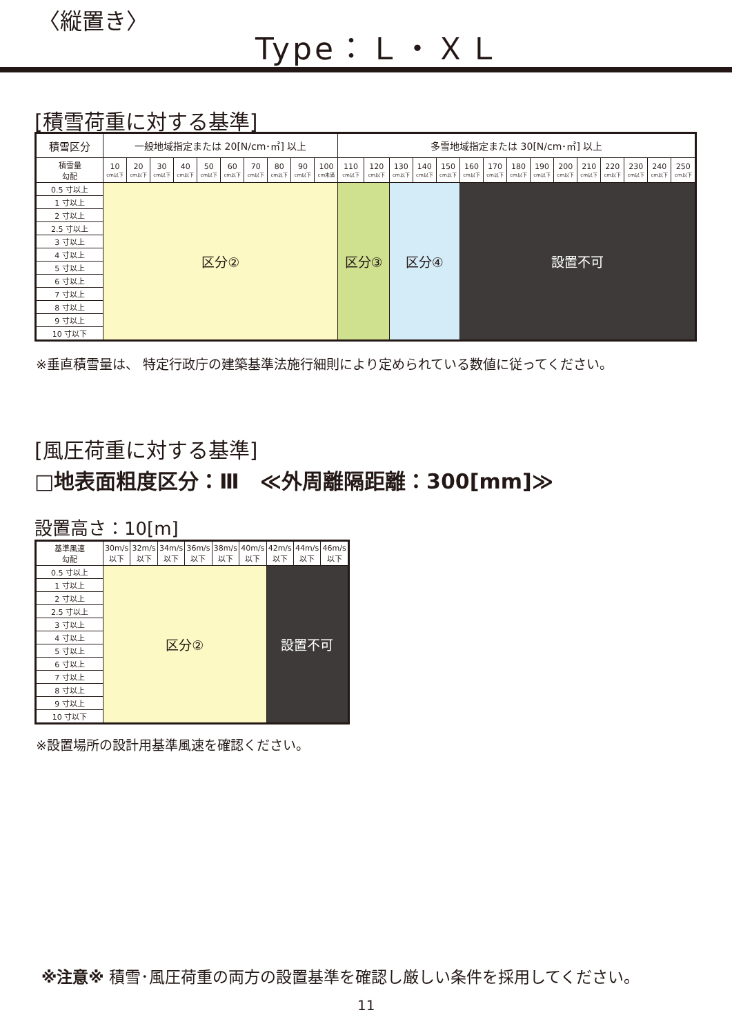〈縦置き〉
Type：Ｌ・ＸＬ
[積雪荷重に対する基準]
| 積雪区分 | 一般地域指定または 20[N/cm･㎡] 以上 | | | | | | | | | | 多雪地域指定または 30[N/cm･㎡] 以上 | | | | | | | | | | | | | | |
| --- | --- | --- | --- | --- | --- | --- | --- | --- | --- | --- | --- | --- | --- | --- | --- | --- | --- | --- | --- | --- | --- | --- | --- | --- | --- |
| 積雪量 勾配 | 10 cm以下 | 20 cm以下 | 30 cm以下 | 40 cm以下 | 50 cm以下 | 60 cm以下 | 70 cm以下 | 80 cm以下 | 90 cm以下 | 100 cm未満 | 110 cm以下 | 120 cm以下 | 130 cm以下 | 140 cm以下 | 150 cm以下 | 160 cm以下 | 170 cm以下 | 180 cm以下 | 190 cm以下 | 200 cm以下 | 210 cm以下 | 220 cm以下 | 230 cm以下 | 240 cm以下 | 250 cm以下 |
| 0.5 寸以上 | 区分② | | | | | | | | | | 区分③ | | 区分④ | | | 設置不可 | | | | | | | | | |
| 1 寸以上 | | | | | | | | | | | | | | | | | | | | | | | | | |
| 2 寸以上 | | | | | | | | | | | | | | | | | | | | | | | | | |
| 2.5 寸以上 | | | | | | | | | | | | | | | | | | | | | | | | | |
| 3 寸以上 | | | | | | | | | | | | | | | | | | | | | | | | | |
| 4 寸以上 | | | | | | | | | | | | | | | | | | | | | | | | | |
| 5 寸以上 | | | | | | | | | | | | | | | | | | | | | | | | | |
| 6 寸以上 | | | | | | | | | | | | | | | | | | | | | | | | | |
| 7 寸以上 | | | | | | | | | | | | | | | | | | | | | | | | | |
| 8 寸以上 | | | | | | | | | | | | | | | | | | | | | | | | | |
| 9 寸以上 | | | | | | | | | | | | | | | | | | | | | | | | | |
| 10 寸以下 | | | | | | | | | | | | | | | | | | | | | | | | | |
※垂直積雪量は、 特定行政庁の建築基準法施行細則により定められている数値に従ってください。
[風圧荷重に対する基準]
□地表面粗度区分：Ⅲ　≪外周離隔距離：300[mm]≫
設置高さ：10[m]
| 基準風速 勾配 | 30m/s 以下 | 32m/s 以下 | 34m/s 以下 | 36m/s 以下 | 38m/s 以下 | 40m/s 以下 | 42m/s 以下 | 44m/s 以下 | 46m/s 以下 |
| --- | --- | --- | --- | --- | --- | --- | --- | --- | --- |
| 0.5 寸以上 | 区分② | | | | | | 設置不可 | | |
| 1 寸以上 | | | | | | | | | |
| 2 寸以上 | | | | | | | | | |
| 2.5 寸以上 | | | | | | | | | |
| 3 寸以上 | | | | | | | | | |
| 4 寸以上 | | | | | | | | | |
| 5 寸以上 | | | | | | | | | |
| 6 寸以上 | | | | | | | | | |
| 7 寸以上 | | | | | | | | | |
| 8 寸以上 | | | | | | | | | |
| 9 寸以上 | | | | | | | | | |
| 10 寸以下 | | | | | | | | | |
※設置場所の設計用基準風速を確認ください。
※注意※ 積雪･風圧荷重の両方の設置基準を確認し厳しい条件を採用してください。
11